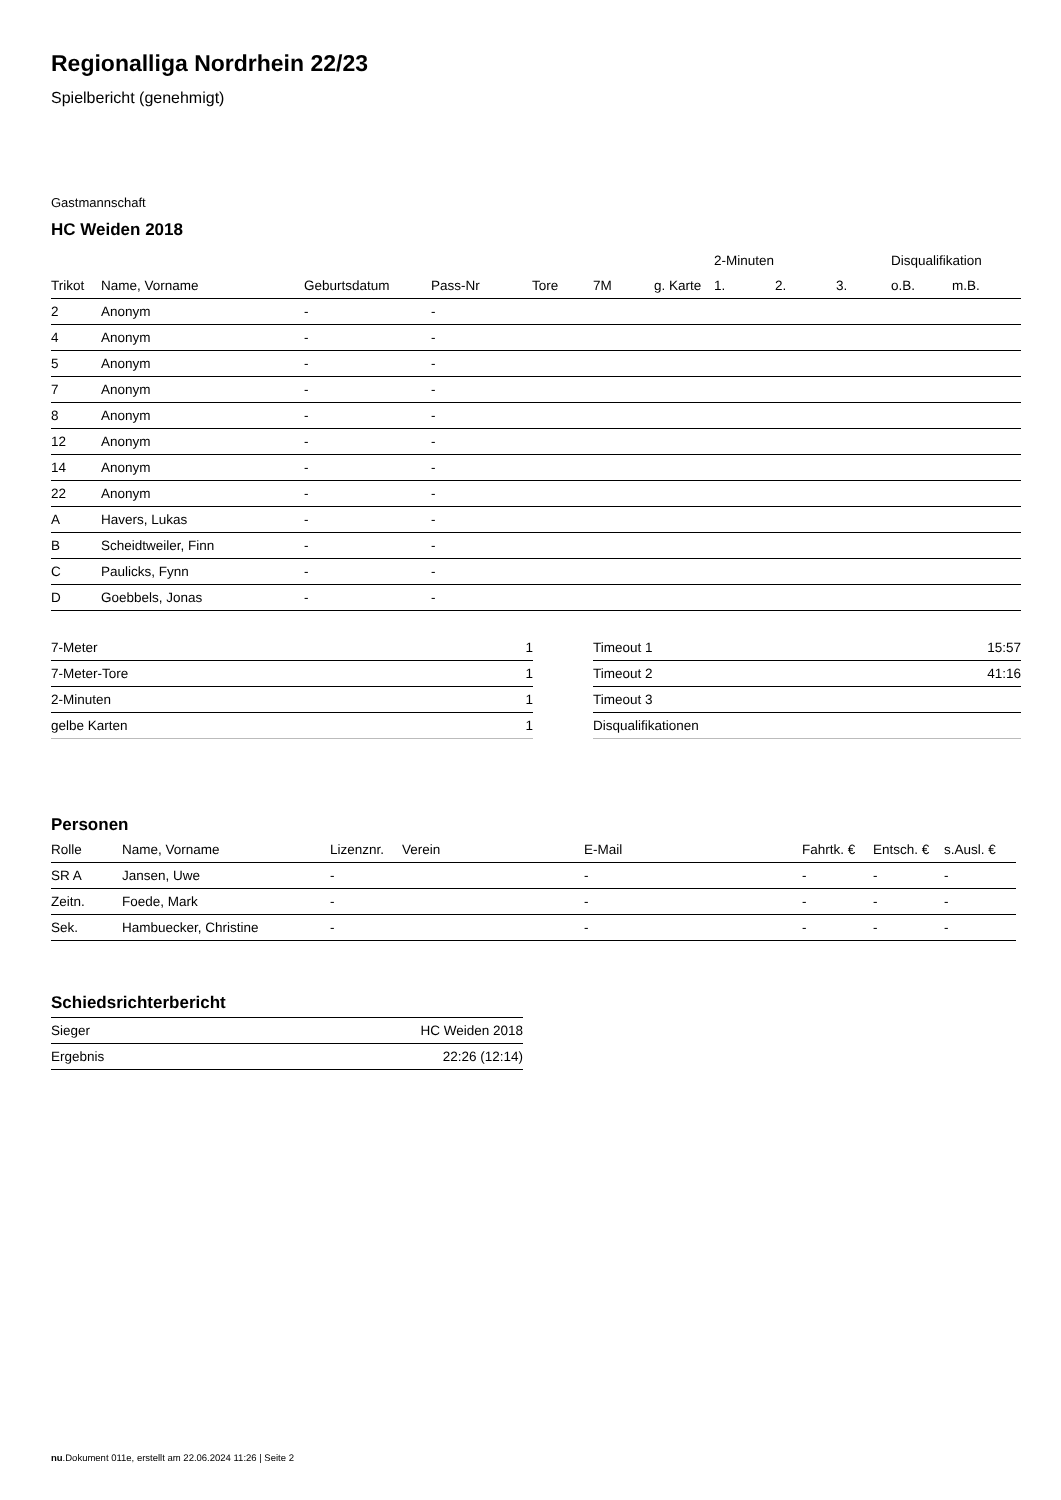Regionalliga Nordrhein 22/23
Spielbericht (genehmigt)
Gastmannschaft
HC Weiden 2018
| | | | | | | | 2-Minuten | | | Disqualifikation | |
| --- | --- | --- | --- | --- | --- | --- | --- | --- | --- | --- | --- |
| Trikot | Name, Vorname | Geburtsdatum | Pass-Nr | Tore | 7M | g. Karte | 1. | 2. | 3. | o.B. | m.B. |
| 2 | Anonym | - | - | | | | | | | | |
| 4 | Anonym | - | - | | | | | | | | |
| 5 | Anonym | - | - | | | | | | | | |
| 7 | Anonym | - | - | | | | | | | | |
| 8 | Anonym | - | - | | | | | | | | |
| 12 | Anonym | - | - | | | | | | | | |
| 14 | Anonym | - | - | | | | | | | | |
| 22 | Anonym | - | - | | | | | | | | |
| A | Havers, Lukas | - | - | | | | | | | | |
| B | Scheidtweiler, Finn | - | - | | | | | | | | |
| C | Paulicks, Fynn | - | - | | | | | | | | |
| D | Goebbels, Jonas | - | - | | | | | | | | |
| 7-Meter | 1 |
| 7-Meter-Tore | 1 |
| 2-Minuten | 1 |
| gelbe Karten | 1 |
| Timeout 1 | 15:57 |
| Timeout 2 | 41:16 |
| Timeout 3 | |
| Disqualifikationen | |
Personen
| Rolle | Name, Vorname | Lizenznr. | Verein | E-Mail | Fahrtk. € | Entsch. € | s.Ausl. € |
| --- | --- | --- | --- | --- | --- | --- | --- |
| SR A | Jansen, Uwe | - | | - | - | - | - |
| Zeitn. | Foede, Mark | - | | - | - | - | - |
| Sek. | Hambuecker, Christine | - | | - | - | - | - |
Schiedsrichterbericht
| Sieger | HC Weiden 2018 |
| Ergebnis | 22:26 (12:14) |
nu.Dokument 011e, erstellt am 22.06.2024 11:26 | Seite 2